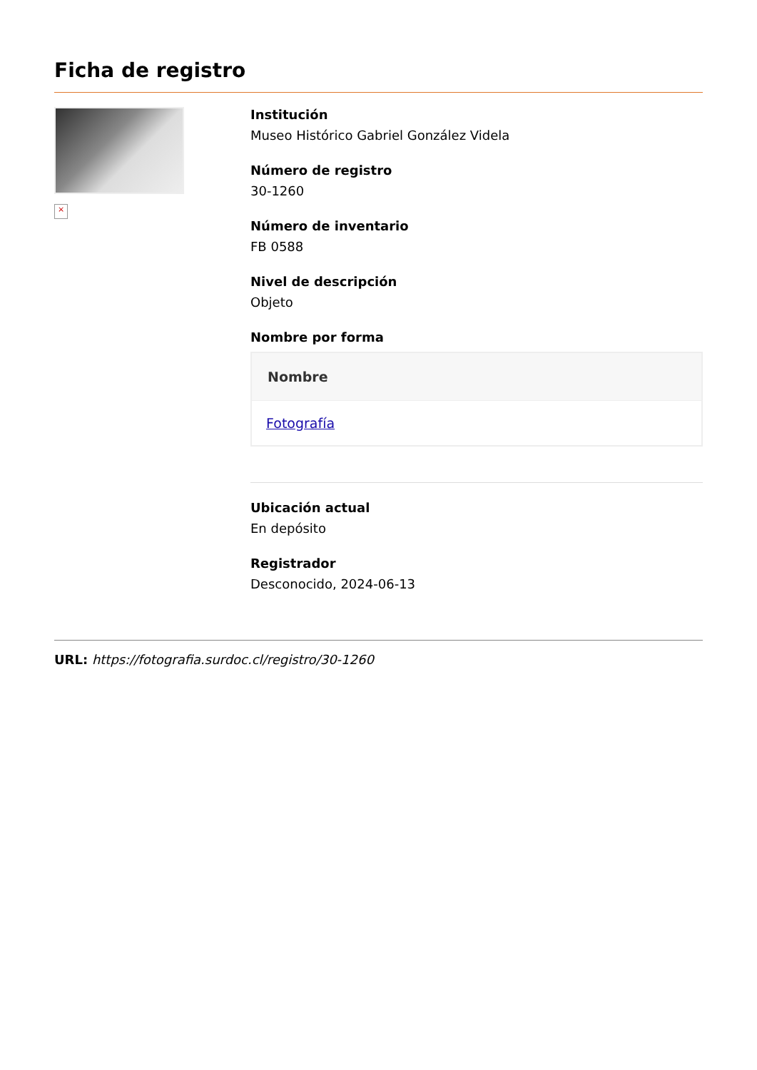Ficha de registro
×
Institución
Museo Histórico Gabriel González Videla
Número de registro
30-1260
Número de inventario
FB 0588
Nivel de descripción
Objeto
Nombre por forma
| Nombre |
| --- |
| Fotografía |
Ubicación actual
En depósito
Registrador
Desconocido, 2024-06-13
URL: https://fotografia.surdoc.cl/registro/30-1260